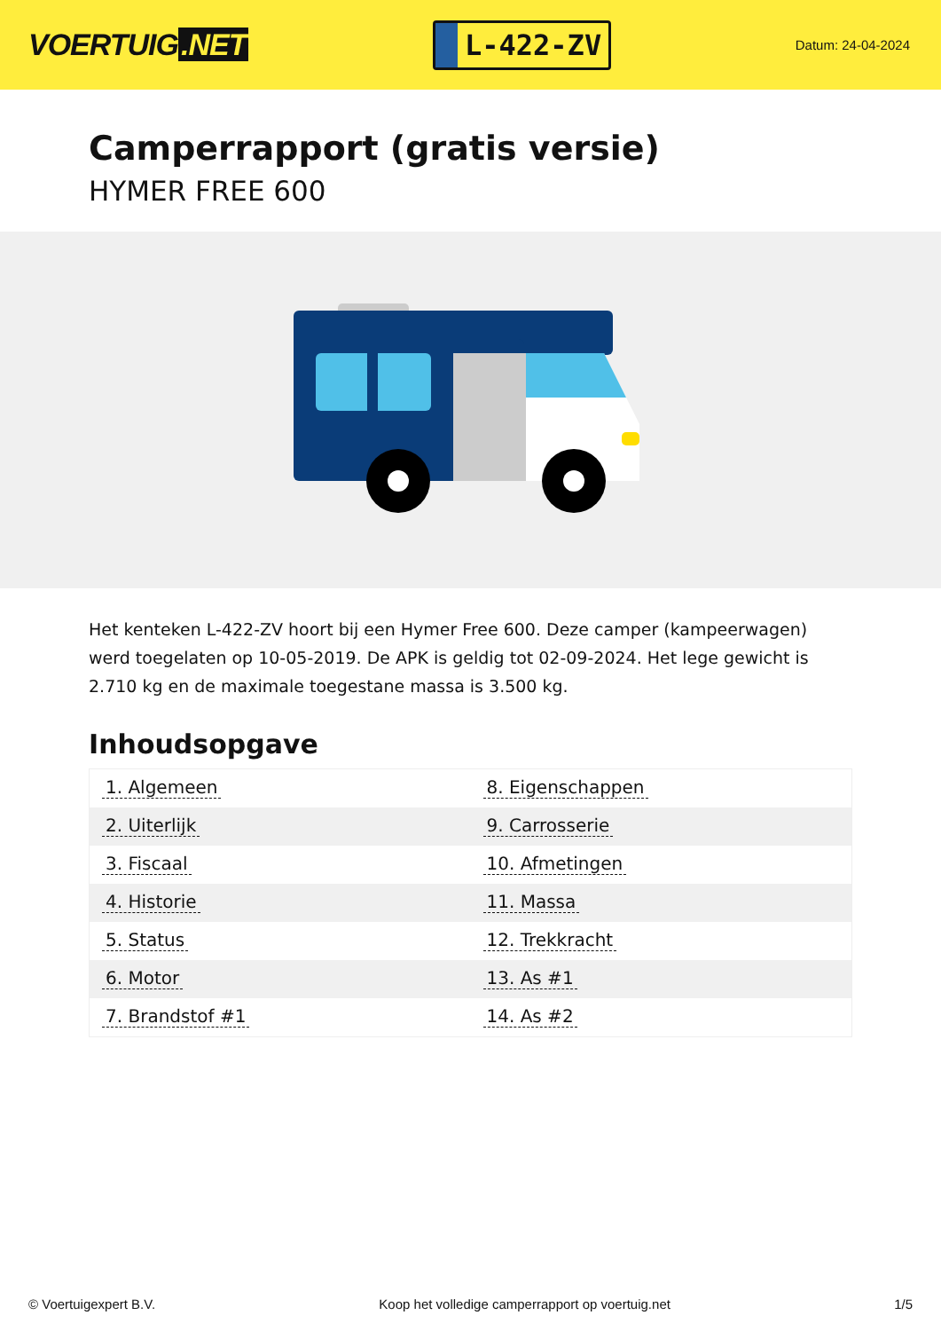VOERTUIG.NET
L-422-ZV
Datum: 24-04-2024
Camperrapport (gratis versie)
HYMER FREE 600
Het kenteken L-422-ZV hoort bij een Hymer Free 600. Deze camper (kampeerwagen) werd toegelaten op 10-05-2019. De APK is geldig tot 02-09-2024. Het lege gewicht is 2.710 kg en de maximale toegestane massa is 3.500 kg.
Inhoudsopgave
| 1. Algemeen | 8. Eigenschappen |
| 2. Uiterlijk | 9. Carrosserie |
| 3. Fiscaal | 10. Afmetingen |
| 4. Historie | 11. Massa |
| 5. Status | 12. Trekkracht |
| 6. Motor | 13. As #1 |
| 7. Brandstof #1 | 14. As #2 |
© Voertuigexpert B.V. Koop het volledige camperrapport op voertuig.net 1/5